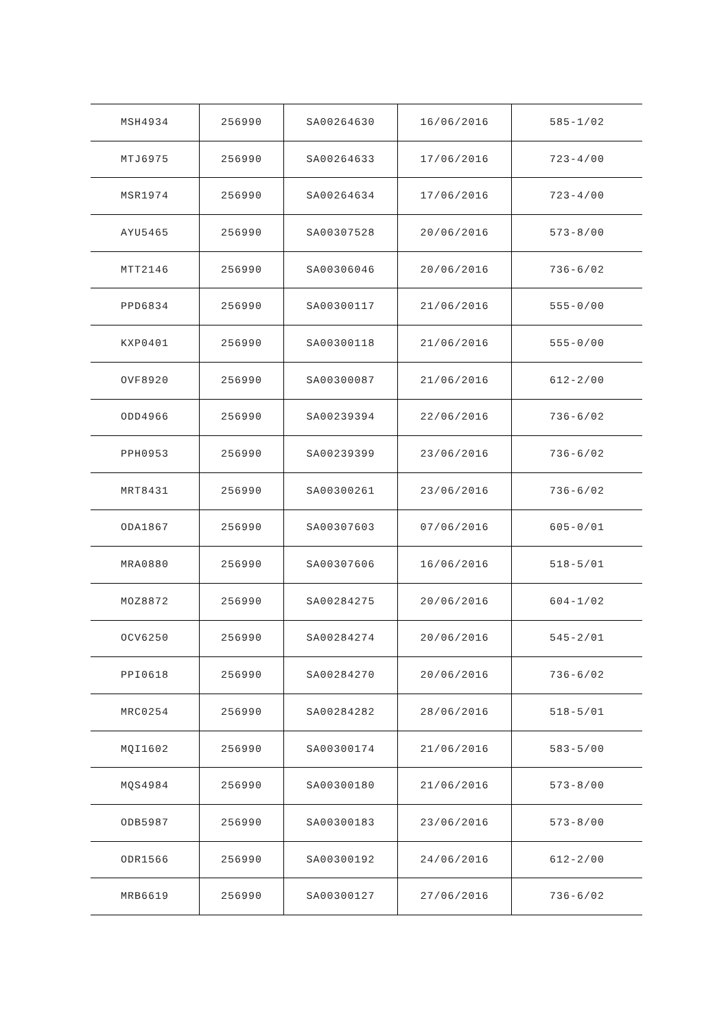| MSH4934 | 256990 | SA00264630 | 16/06/2016 | 585-1/02 |
| MTJ6975 | 256990 | SA00264633 | 17/06/2016 | 723-4/00 |
| MSR1974 | 256990 | SA00264634 | 17/06/2016 | 723-4/00 |
| AYU5465 | 256990 | SA00307528 | 20/06/2016 | 573-8/00 |
| MTT2146 | 256990 | SA00306046 | 20/06/2016 | 736-6/02 |
| PPD6834 | 256990 | SA00300117 | 21/06/2016 | 555-0/00 |
| KXP0401 | 256990 | SA00300118 | 21/06/2016 | 555-0/00 |
| OVF8920 | 256990 | SA00300087 | 21/06/2016 | 612-2/00 |
| ODD4966 | 256990 | SA00239394 | 22/06/2016 | 736-6/02 |
| PPH0953 | 256990 | SA00239399 | 23/06/2016 | 736-6/02 |
| MRT8431 | 256990 | SA00300261 | 23/06/2016 | 736-6/02 |
| ODA1867 | 256990 | SA00307603 | 07/06/2016 | 605-0/01 |
| MRA0880 | 256990 | SA00307606 | 16/06/2016 | 518-5/01 |
| MOZ8872 | 256990 | SA00284275 | 20/06/2016 | 604-1/02 |
| OCV6250 | 256990 | SA00284274 | 20/06/2016 | 545-2/01 |
| PPI0618 | 256990 | SA00284270 | 20/06/2016 | 736-6/02 |
| MRC0254 | 256990 | SA00284282 | 28/06/2016 | 518-5/01 |
| MQI1602 | 256990 | SA00300174 | 21/06/2016 | 583-5/00 |
| MQS4984 | 256990 | SA00300180 | 21/06/2016 | 573-8/00 |
| ODB5987 | 256990 | SA00300183 | 23/06/2016 | 573-8/00 |
| ODR1566 | 256990 | SA00300192 | 24/06/2016 | 612-2/00 |
| MRB6619 | 256990 | SA00300127 | 27/06/2016 | 736-6/02 |